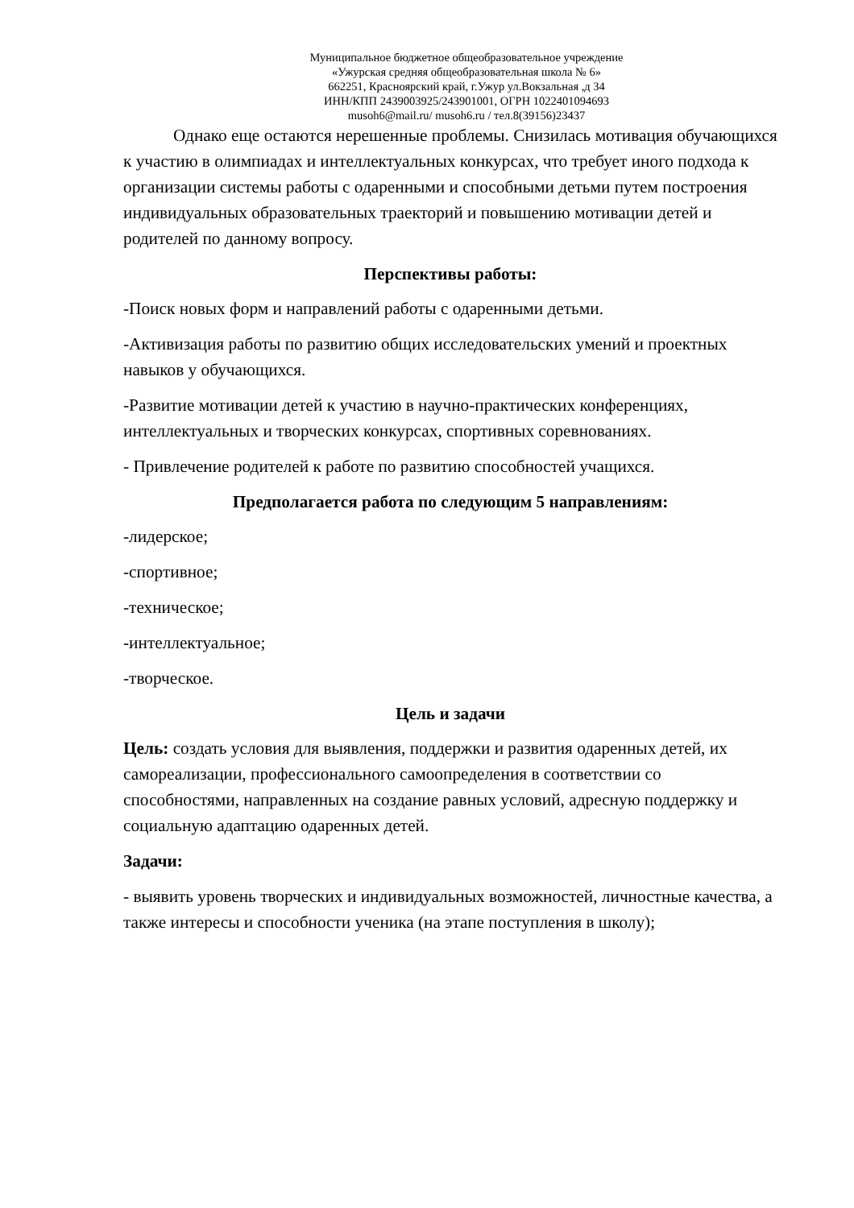Муниципальное бюджетное общеобразовательное учреждение
«Ужурская средняя общеобразовательная школа № 6»
662251, Красноярский край, г.Ужур ул.Вокзальная ,д 34
ИНН/КПП 2439003925/243901001, ОГРН 1022401094693
musoh6@mail.ru/ musoh6.ru / тел.8(39156)23437
Однако еще остаются нерешенные проблемы. Снизилась мотивация обучающихся к участию в олимпиадах и интеллектуальных конкурсах, что требует иного подхода к организации системы работы с одаренными и способными детьми путем построения индивидуальных образовательных траекторий и повышению мотивации детей и родителей по данному вопросу.
Перспективы работы:
-Поиск новых форм и направлений работы с одаренными детьми.
-Активизация работы по развитию общих исследовательских умений и проектных навыков у обучающихся.
-Развитие мотивации детей к участию в научно-практических конференциях, интеллектуальных и творческих конкурсах, спортивных соревнованиях.
- Привлечение родителей к работе по развитию способностей учащихся.
Предполагается работа по следующим 5 направлениям:
-лидерское;
-спортивное;
-техническое;
-интеллектуальное;
-творческое.
Цель и задачи
Цель: создать условия для выявления, поддержки и развития одаренных детей, их самореализации, профессионального самоопределения в соответствии со способностями, направленных на создание равных условий, адресную поддержку и социальную адаптацию одаренных детей.
Задачи:
- выявить уровень творческих и индивидуальных возможностей, личностные качества, а также интересы и способности ученика (на этапе поступления в школу);